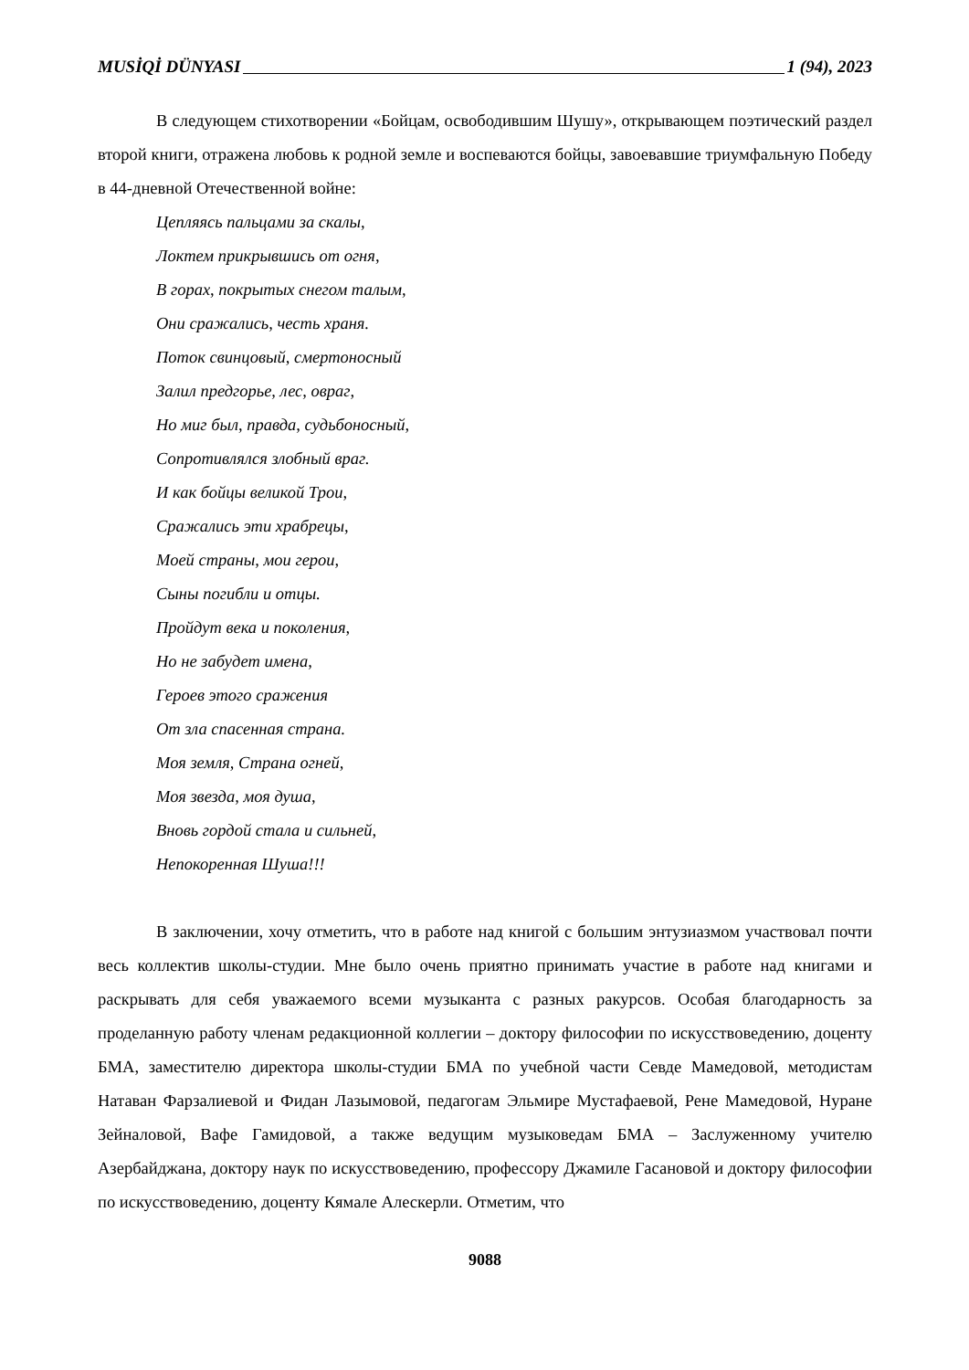MUSİQİ DÜNYASI 1 (94), 2023
В следующем стихотворении «Бойцам, освободившим Шушу», открывающем поэтический раздел второй книги, отражена любовь к родной земле и воспеваются бойцы, завоевавшие триумфальную Победу в 44-дневной Отечественной войне:
Цепляясь пальцами за скалы,
Локтем прикрывшись от огня,
В горах, покрытых снегом талым,
Они сражались, честь храня.
Поток свинцовый, смертоносный
Залил предгорье, лес, овраг,
Но миг был, правда, судьбоносный,
Сопротивлялся злобный враг.
И как бойцы великой Трои,
Сражались эти храбрецы,
Моей страны, мои герои,
Сыны погибли и отцы.
Пройдут века и поколения,
Но не забудет имена,
Героев этого сражения
От зла спасенная страна.
Моя земля, Страна огней,
Моя звезда, моя душа,
Вновь гордой стала и сильней,
Непокоренная Шуша!!!
В заключении, хочу отметить, что в работе над книгой с большим энтузиазмом участвовал почти весь коллектив школы-студии. Мне было очень приятно принимать участие в работе над книгами и раскрывать для себя уважаемого всеми музыканта с разных ракурсов. Особая благодарность за проделанную работу членам редакционной коллегии – доктору философии по искусствоведению, доценту БМА, заместителю директора школы-студии БМА по учебной части Севде Мамедовой, методистам Натаван Фарзалиевой и Фидан Лазымовой, педагогам Эльмире Мустафаевой, Рене Мамедовой, Нуране Зейналовой, Вафе Гамидовой, а также ведущим музыковедам БМА – Заслуженному учителю Азербайджана, доктору наук по искусствоведению, профессору Джамиле Гасановой и доктору философии по искусствоведению, доценту Кямале Алескерли. Отметим, что
9088